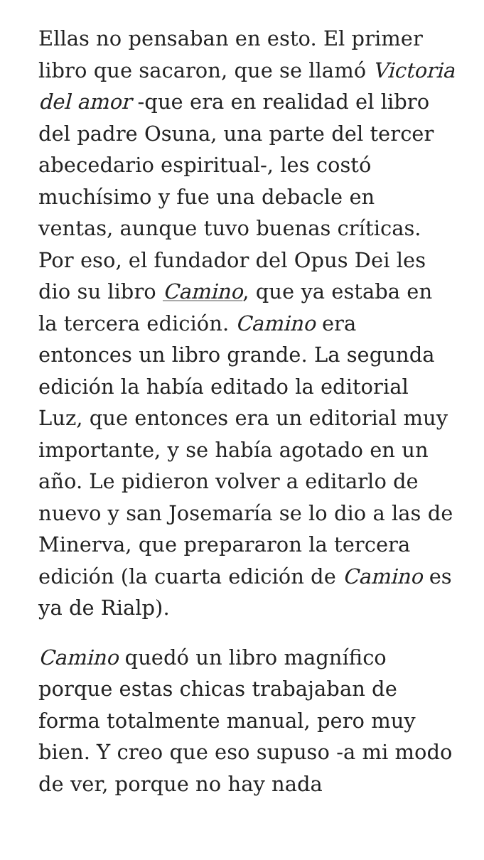Ellas no pensaban en esto. El primer libro que sacaron, que se llamó Victoria del amor -que era en realidad el libro del padre Osuna, una parte del tercer abecedario espiritual-, les costó muchísimo y fue una debacle en ventas, aunque tuvo buenas críticas. Por eso, el fundador del Opus Dei les dio su libro Camino, que ya estaba en la tercera edición. Camino era entonces un libro grande. La segunda edición la había editado la editorial Luz, que entonces era un editorial muy importante, y se había agotado en un año. Le pidieron volver a editarlo de nuevo y san Josemaría se lo dio a las de Minerva, que prepararon la tercera edición (la cuarta edición de Camino es ya de Rialp).
Camino quedó un libro magnífico porque estas chicas trabajaban de forma totalmente manual, pero muy bien. Y creo que eso supuso -a mi modo de ver, porque no hay nada